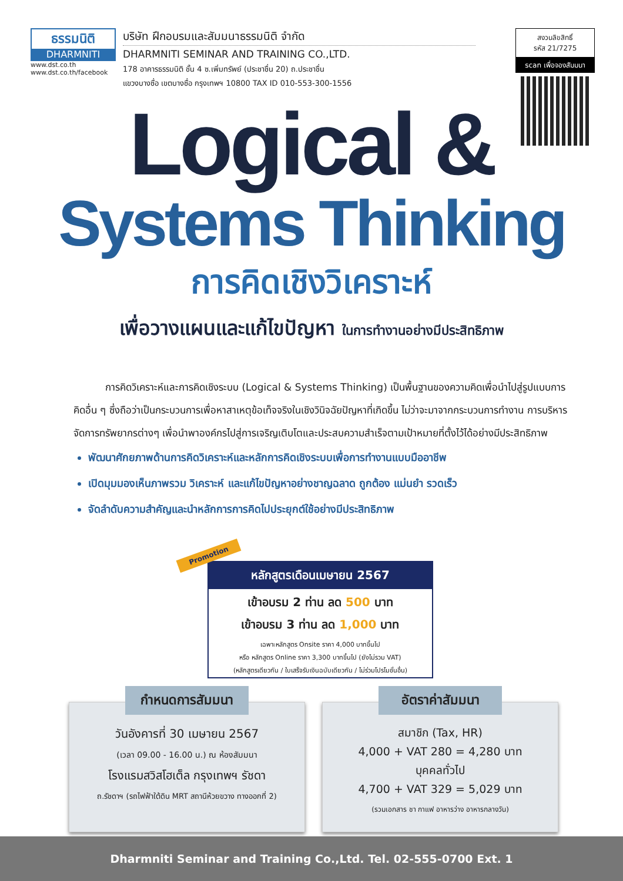ธรรมนิติ
DHARMNITI
www.dst.co.th
www.dst.co.th/facebook
บริษัท ฝึกอบรมและสัมมนาธรรมนิติ จำกัด
DHARMNITI SEMINAR AND TRAINING CO.,LTD.
178 อาคารธรรมนิติ ชั้น 4 ซ.เพิ่มทรัพย์ (ประชาชื่น 20) ถ.ประชาชื่น
แขวงบางซื่อ เขตบางซื่อ กรุงเทพฯ 10800 TAX ID 010-553-300-1556
สงวนลิขสิทธิ์
รหัส 21/7275
scan เพื่อจองสัมมนา
Logical &
Systems Thinking
การคิดเชิงวิเคราะห์
เพื่อวางแผนและแก้ไขปัญหา ในการทำงานอย่างมีประสิทธิภาพ
การคิดวิเคราะห์และการคิดเชิงระบบ (Logical & Systems Thinking) เป็นพื้นฐานของความคิดเพื่อนำไปสู่รูปแบบการคิดอื่น ๆ ซึ่งถือว่าเป็นกระบวนการเพื่อหาสาเหตุข้อเท็จจริงในเชิงวินิจฉัยปัญหาที่เกิดขึ้น ไม่ว่าจะมาจากกระบวนการทำงาน การบริหารจัดการทรัพยากรต่างๆ เพื่อนำพาองค์กรไปสู่การเจริญเติบโตและประสบความสำเร็จตามเป้าหมายที่ตั้งไว้ได้อย่างมีประสิทธิภาพ
พัฒนาศักยภาพด้านการคิดวิเคราะห์และหลักการคิดเชิงระบบเพื่อการทำงานแบบมืออาชีพ
เปิดมุมมองเห็นภาพรวม วิเคราะห์ และแก้ไขปัญหาอย่างชาญฉลาด ถูกต้อง แม่นยำ รวดเร็ว
จัดลำดับความสำคัญและนำหลักการการคิดไปประยุกต์ใช้อย่างมีประสิทธิภาพ
หลักสูตรเดือนเมษายน 2567
เข้าอบรม 2 ท่าน ลด 500 บาท
เข้าอบรม 3 ท่าน ลด 1,000 บาท
เฉพาะหลักสูตร Onsite ราคา 4,000 บาทขึ้นไป
หรือ หลักสูตร Online ราคา 3,300 บาทขึ้นไป (ยังไม่รวม VAT)
(หลักสูตรเดียวกัน / ใบเสร็จรับเงินฉบับเดียวกัน / ไม่ร่วมโปรโมชั่นอื่น)
Promotion
กำหนดการสัมมนา
วันอังคารที่ 30 เมษายน 2567
(เวลา 09.00 - 16.00 น.) ณ ห้องสัมมนา
โรงแรมสวิสโฮเต็ล กรุงเทพฯ รัชดา
ถ.รัชดาฯ (รถไฟฟ้าใต้ดิน MRT สถานีห้วยขวาง ทางออกที่ 2)
อัตราค่าสัมมนา
สมาชิก (Tax, HR)
4,000 + VAT 280 = 4,280 บาท
บุคคลทั่วไป
4,700 + VAT 329 = 5,029 บาท
(รวมเอกสาร ชา กาแฟ อาหารว่าง อาหารกลางวัน)
Dharmniti Seminar and Training Co.,Ltd. Tel. 02-555-0700 Ext. 1